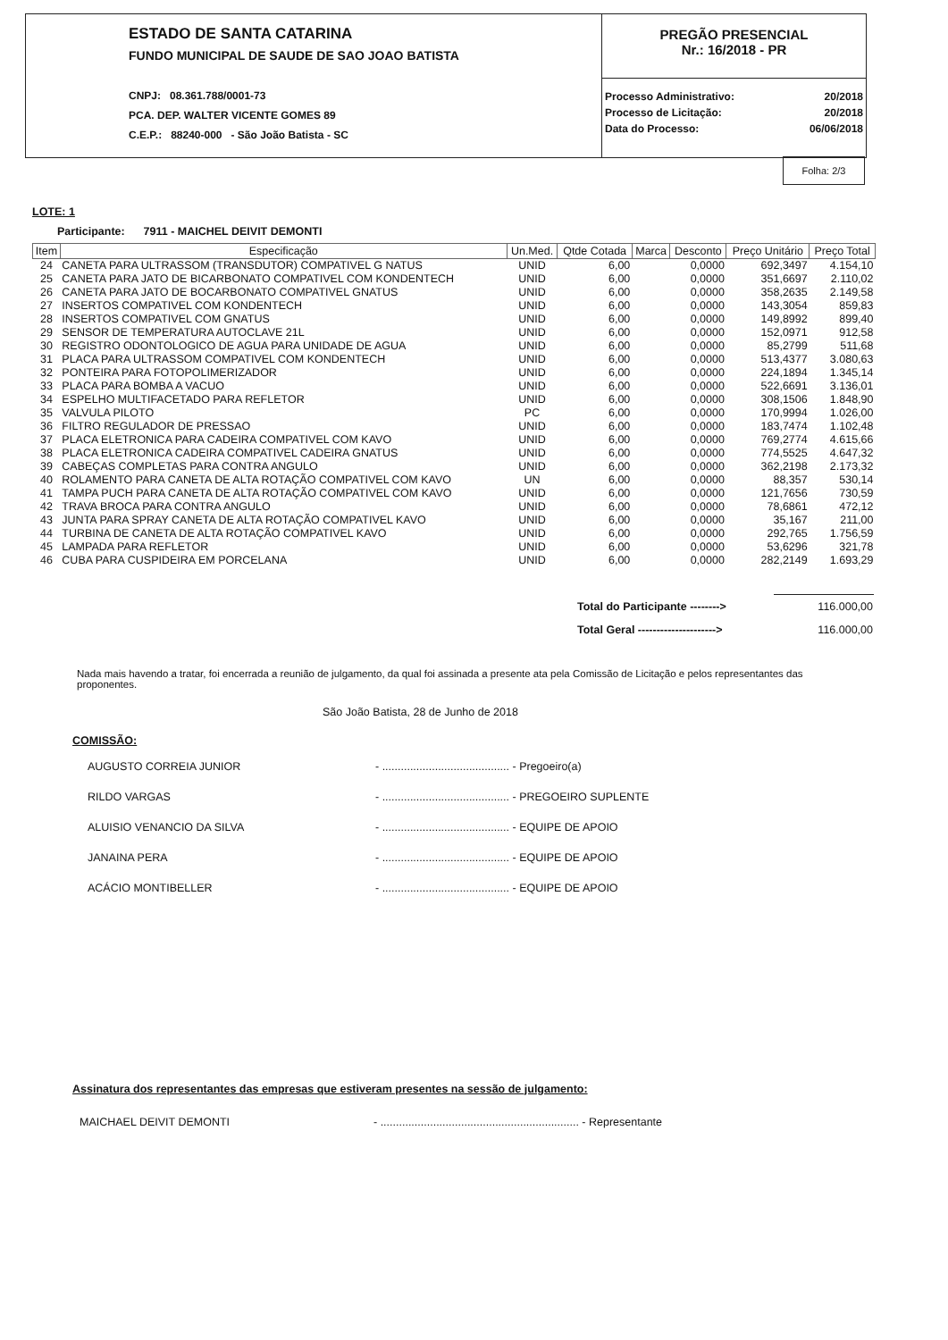ESTADO DE SANTA CATARINA
FUNDO MUNICIPAL DE SAUDE DE SAO JOAO BATISTA
CNPJ: 08.361.788/0001-73
PCA. DEP. WALTER VICENTE GOMES 89
C.E.P.: 88240-000 - São João Batista - SC
PREGÃO PRESENCIAL
Nr.: 16/2018 - PR
| Processo Administrativo: | 20/2018 |
| Processo de Licitação: | 20/2018 |
| Data do Processo: | 06/06/2018 |
Folha: 2/3
LOTE: 1
Participante: 7911 - MAICHEL DEIVIT DEMONTI
| Item | Especificação | Un.Med. | Qtde Cotada | Marca | Desconto | Preço Unitário | Preço Total |
| --- | --- | --- | --- | --- | --- | --- | --- |
| 24 | CANETA PARA ULTRASSOM (TRANSDUTOR) COMPATIVEL G NATUS | UNID | 6,00 | | 0,0000 | 692,3497 | 4.154,10 |
| 25 | CANETA PARA JATO DE BICARBONATO COMPATIVEL COM KONDENTECH | UNID | 6,00 | | 0,0000 | 351,6697 | 2.110,02 |
| 26 | CANETA PARA JATO DE BOCARBONATO COMPATIVEL GNATUS | UNID | 6,00 | | 0,0000 | 358,2635 | 2.149,58 |
| 27 | INSERTOS COMPATIVEL COM KONDENTECH | UNID | 6,00 | | 0,0000 | 143,3054 | 859,83 |
| 28 | INSERTOS COMPATIVEL COM GNATUS | UNID | 6,00 | | 0,0000 | 149,8992 | 899,40 |
| 29 | SENSOR DE TEMPERATURA AUTOCLAVE 21L | UNID | 6,00 | | 0,0000 | 152,0971 | 912,58 |
| 30 | REGISTRO ODONTOLOGICO DE AGUA PARA UNIDADE DE AGUA | UNID | 6,00 | | 0,0000 | 85,2799 | 511,68 |
| 31 | PLACA PARA ULTRASSOM COMPATIVEL COM KONDENTECH | UNID | 6,00 | | 0,0000 | 513,4377 | 3.080,63 |
| 32 | PONTEIRA PARA FOTOPOLIMERIZADOR | UNID | 6,00 | | 0,0000 | 224,1894 | 1.345,14 |
| 33 | PLACA PARA BOMBA A VACUO | UNID | 6,00 | | 0,0000 | 522,6691 | 3.136,01 |
| 34 | ESPELHO MULTIFACETADO PARA REFLETOR | UNID | 6,00 | | 0,0000 | 308,1506 | 1.848,90 |
| 35 | VALVULA PILOTO | PC | 6,00 | | 0,0000 | 170,9994 | 1.026,00 |
| 36 | FILTRO REGULADOR DE PRESSAO | UNID | 6,00 | | 0,0000 | 183,7474 | 1.102,48 |
| 37 | PLACA ELETRONICA PARA CADEIRA COMPATIVEL COM KAVO | UNID | 6,00 | | 0,0000 | 769,2774 | 4.615,66 |
| 38 | PLACA ELETRONICA CADEIRA COMPATIVEL CADEIRA GNATUS | UNID | 6,00 | | 0,0000 | 774,5525 | 4.647,32 |
| 39 | CABEÇAS COMPLETAS PARA CONTRA ANGULO | UNID | 6,00 | | 0,0000 | 362,2198 | 2.173,32 |
| 40 | ROLAMENTO PARA CANETA DE ALTA ROTAÇÃO COMPATIVEL COM KAVO | UN | 6,00 | | 0,0000 | 88,357 | 530,14 |
| 41 | TAMPA PUCH PARA CANETA DE ALTA ROTAÇÃO COMPATIVEL COM KAVO | UNID | 6,00 | | 0,0000 | 121,7656 | 730,59 |
| 42 | TRAVA BROCA PARA CONTRA ANGULO | UNID | 6,00 | | 0,0000 | 78,6861 | 472,12 |
| 43 | JUNTA PARA SPRAY CANETA DE ALTA ROTAÇÃO COMPATIVEL KAVO | UNID | 6,00 | | 0,0000 | 35,167 | 211,00 |
| 44 | TURBINA DE CANETA DE ALTA ROTAÇÃO COMPATIVEL KAVO | UNID | 6,00 | | 0,0000 | 292,765 | 1.756,59 |
| 45 | LAMPADA PARA REFLETOR | UNID | 6,00 | | 0,0000 | 53,6296 | 321,78 |
| 46 | CUBA PARA CUSPIDEIRA EM PORCELANA | UNID | 6,00 | | 0,0000 | 282,2149 | 1.693,29 |
| Total do Participante --------> | 116.000,00 |
| Total Geral ---------------------> | 116.000,00 |
Nada mais havendo a tratar, foi encerrada a reunião de julgamento, da qual foi assinada a presente ata pela Comissão de Licitação e pelos representantes das proponentes.
São João Batista, 28 de Junho de 2018
COMISSÃO:
| AUGUSTO CORREIA JUNIOR | - ......................................... - Pregoeiro(a) |
| RILDO VARGAS | - ......................................... - PREGOEIRO SUPLENTE |
| ALUISIO VENANCIO DA SILVA | - ......................................... - EQUIPE DE APOIO |
| JANAINA PERA | - ......................................... - EQUIPE DE APOIO |
| ACÁCIO MONTIBELLER | - ......................................... - EQUIPE DE APOIO |
Assinatura dos representantes das empresas que estiveram presentes na sessão de julgamento:
| MAICHAEL DEIVIT DEMONTI | - ................................................................ - Representante |